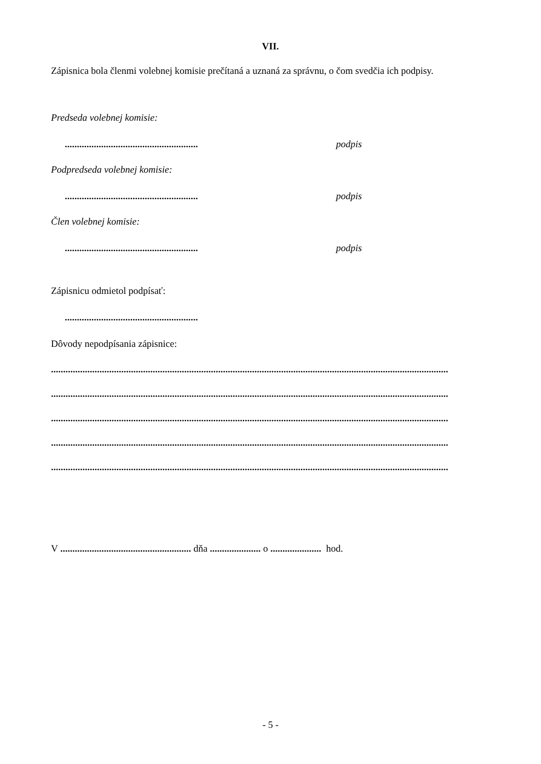VII.
Zápisnica bola členmi volebnej komisie prečítaná a uznaná za správnu, o čom svedčia ich podpisy.
Predseda volebnej komisie:
....................................................... podpis
Podpredseda volebnej komisie:
....................................................... podpis
Člen volebnej komisie:
....................................................... podpis
Zápisnicu odmietol podpísať:
.......................................................
Dôvody nepodpísania zápisnice:
....................................................................................................................................................................
....................................................................................................................................................................
....................................................................................................................................................................
....................................................................................................................................................................
....................................................................................................................................................................
V ...................................................... dňa ..................... o ..................... hod.
- 5 -